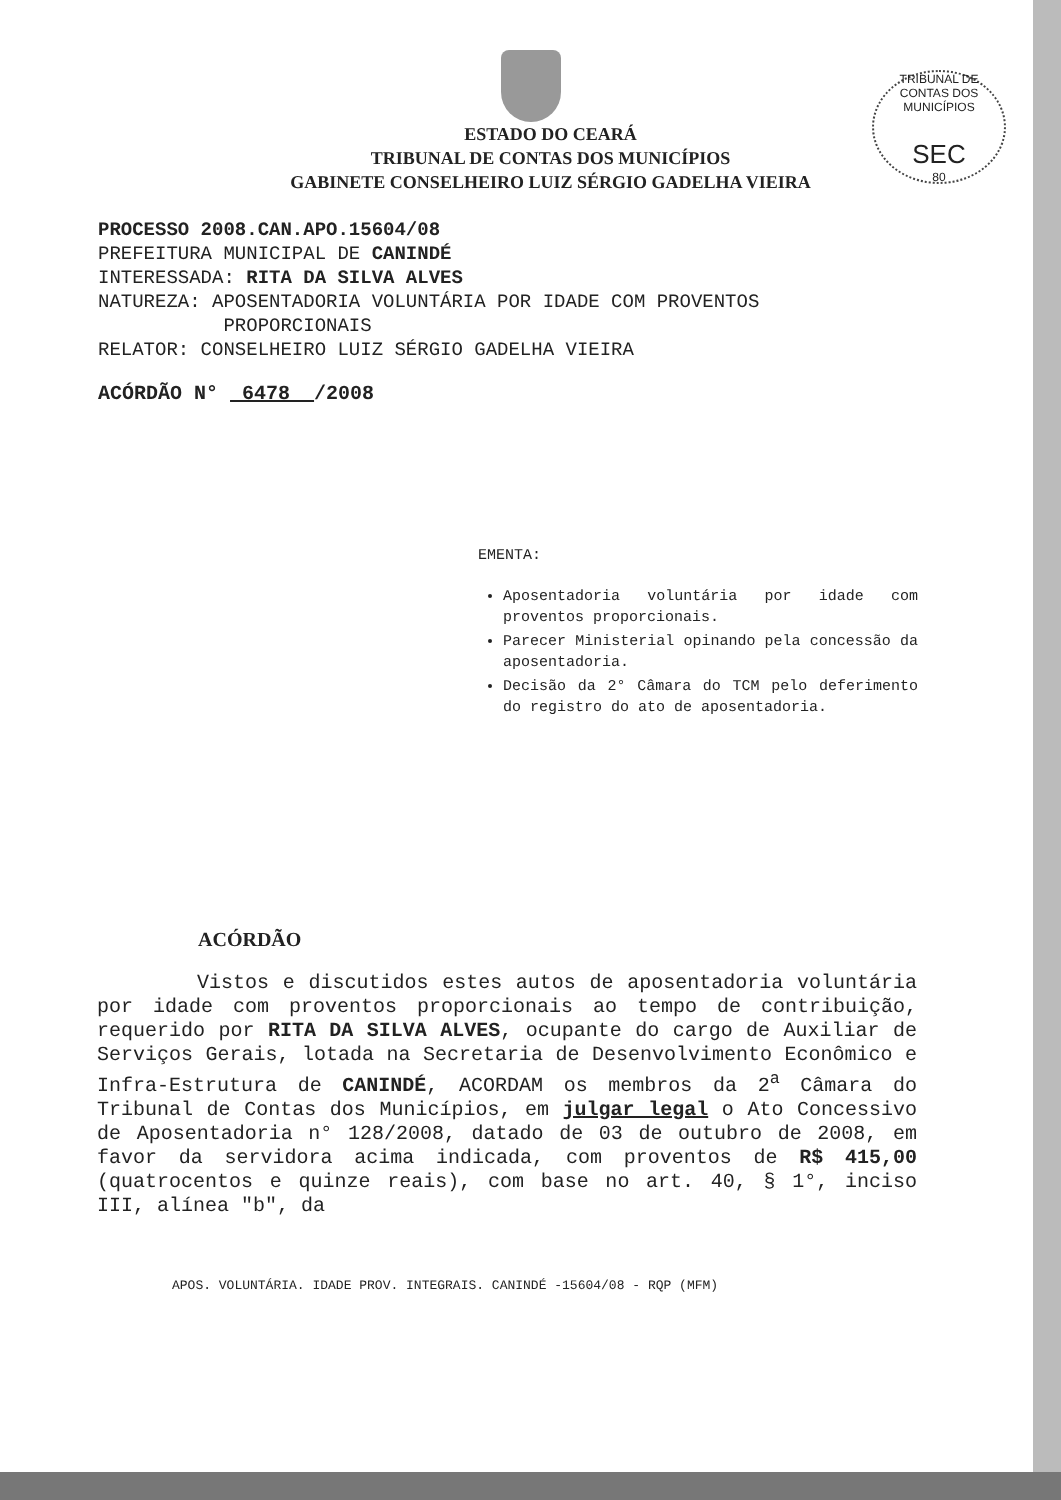TRIBUNAL DE CONTAS DOS MUNICÍPIOS
SEC
80
ESTADO DO CEARÁ
TRIBUNAL DE CONTAS DOS MUNICÍPIOS
GABINETE CONSELHEIRO LUIZ SÉRGIO GADELHA VIEIRA
PROCESSO 2008.CAN.APO.15604/08
PREFEITURA MUNICIPAL DE CANINDÉ
INTERESSADA: RITA DA SILVA ALVES
NATUREZA: APOSENTADORIA VOLUNTÁRIA POR IDADE COM PROVENTOS
PROPORCIONAIS
RELATOR: CONSELHEIRO LUIZ SÉRGIO GADELHA VIEIRA
ACÓRDÃO N° 6478 /2008
EMENTA:
Aposentadoria voluntária por idade com proventos proporcionais.
Parecer Ministerial opinando pela concessão da aposentadoria.
Decisão da 2° Câmara do TCM pelo deferimento do registro do ato de aposentadoria.
ACÓRDÃO
Vistos e discutidos estes autos de aposentadoria voluntária por idade com proventos proporcionais ao tempo de contribuição, requerido por RITA DA SILVA ALVES, ocupante do cargo de Auxiliar de Serviços Gerais, lotada na Secretaria de Desenvolvimento Econômico e Infra-Estrutura de CANINDÉ, ACORDAM os membros da 2<sup>a</sup> Câmara do Tribunal de Contas dos Municípios, em julgar legal o Ato Concessivo de Aposentadoria n° 128/2008, datado de 03 de outubro de 2008, em favor da servidora acima indicada, com proventos de R$ 415,00 (quatrocentos e quinze reais), com base no art. 40, § 1°, inciso III, alínea "b", da
APOS. VOLUNTÁRIA. IDADE PROV. INTEGRAIS. CANINDÉ -15604/08 - RQP (MFM)